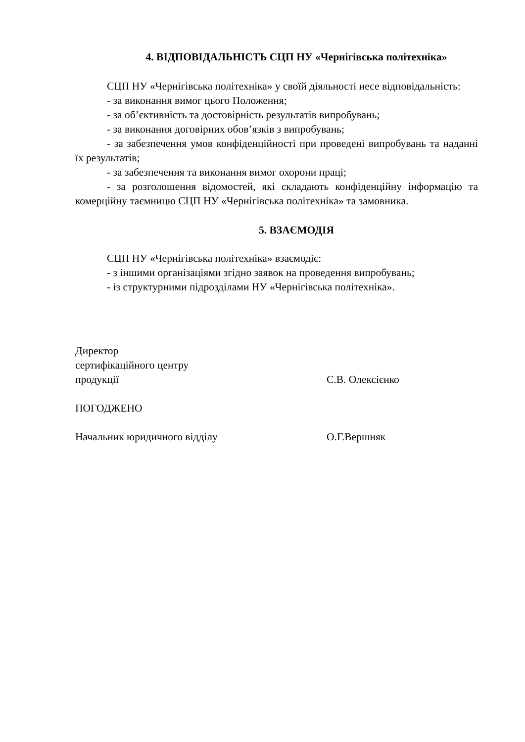4. ВІДПОВІДАЛЬНІСТЬ СЦП НУ «Чернігівська політехніка»
СЦП НУ «Чернігівська політехніка» у своїй діяльності несе відповідальність:
- за виконання вимог цього Положення;
- за об’єктивність та достовірність результатів випробувань;
- за виконання договірних обов’язків з випробувань;
- за забезпечення умов конфіденційності при проведені випробувань та наданні їх результатів;
- за забезпечення та виконання вимог охорони праці;
- за розголошення відомостей, які складають конфіденційну інформацію та комерційну таємницю СЦП НУ «Чернігівська політехніка» та замовника.
5. ВЗАЄМОДІЯ
СЦП НУ «Чернігівська політехніка» взаємодіє:
- з іншими організаціями згідно заявок на проведення випробувань;
- із структурними підрозділами НУ «Чернігівська політехніка».
Директор
сертифікаційного центру
продукції С.В. Олексієнко
ПОГОДЖЕНО
Начальник юридичного відділу О.Г.Вершняк